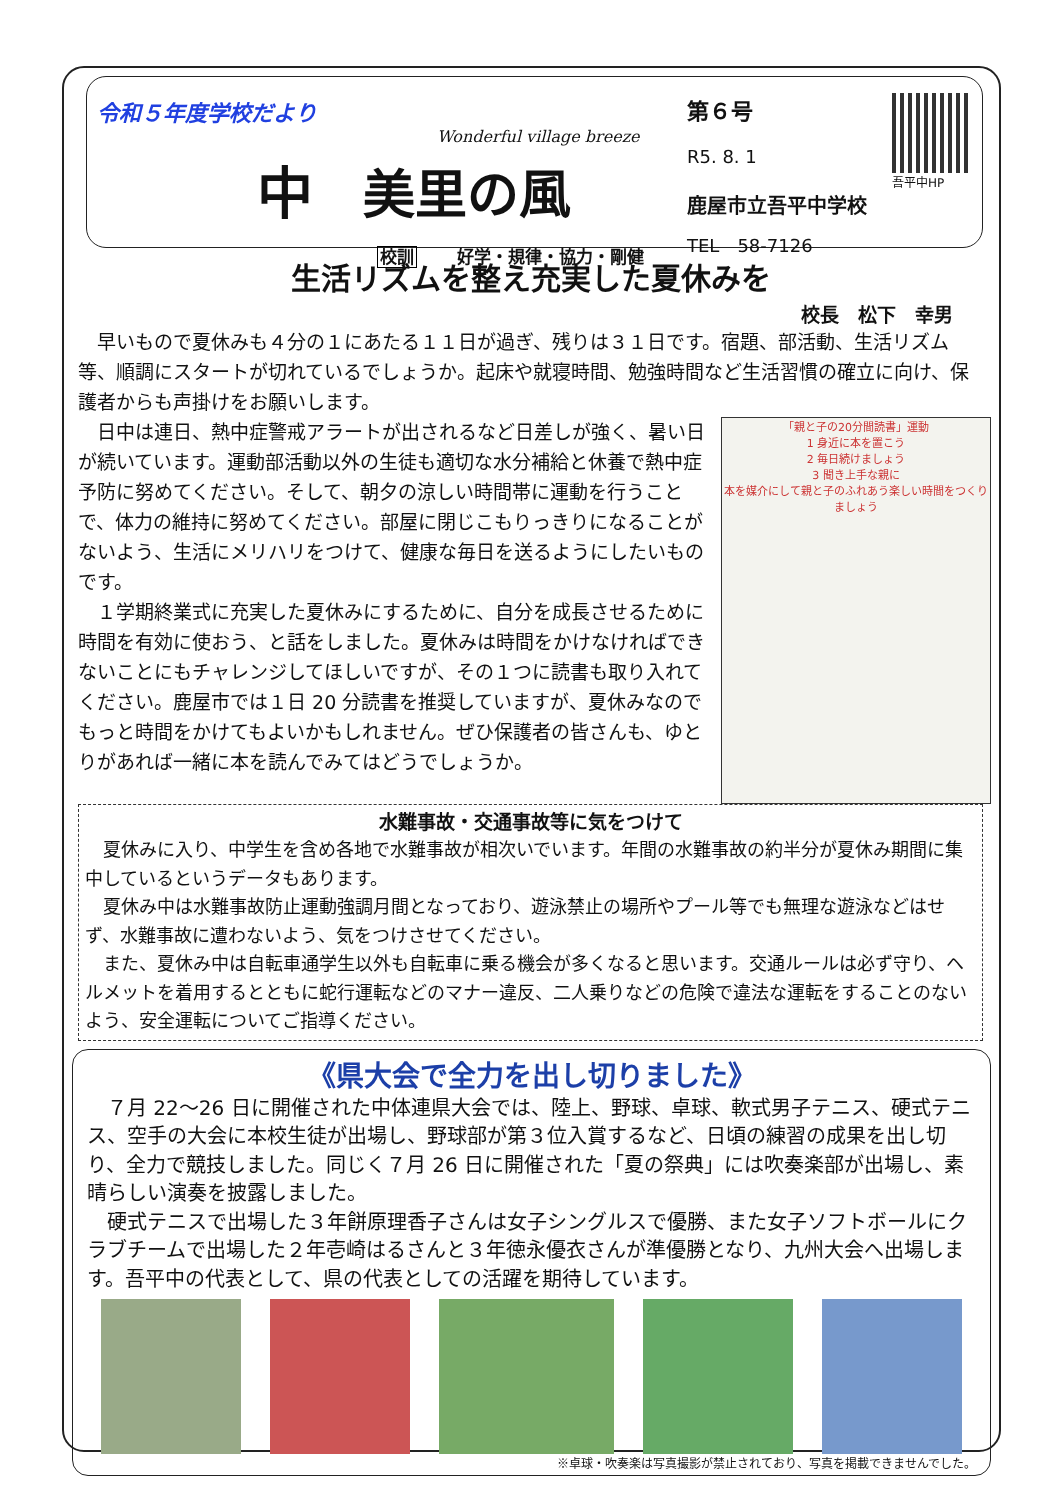令和５年度学校だより
Wonderful village breeze
中美里の風
校訓 好学・規律・協力・剛健
第６号
R5. 8. 1
吾平中HP
鹿屋市立吾平中学校
TEL　58-7126
生活リズムを整え充実した夏休みを
校長　松下　幸男
早いもので夏休みも４分の１にあたる１１日が過ぎ、残りは３１日です。宿題、部活動、生活リズム等、順調にスタートが切れているでしょうか。起床や就寝時間、勉強時間など生活習慣の確立に向け、保護者からも声掛けをお願いします。
「親と子の20分間読書」運動
1 身近に本を置こう
2 毎日続けましょう
3 聞き上手な親に
本を媒介にして親と子のふれあう楽しい時間をつくりましょう
日中は連日、熱中症警戒アラートが出されるなど日差しが強く、暑い日が続いています。運動部活動以外の生徒も適切な水分補給と休養で熱中症予防に努めてください。そして、朝夕の涼しい時間帯に運動を行うことで、体力の維持に努めてください。部屋に閉じこもりっきりになることがないよう、生活にメリハリをつけて、健康な毎日を送るようにしたいものです。
１学期終業式に充実した夏休みにするために、自分を成長させるために時間を有効に使おう、と話をしました。夏休みは時間をかけなければできないことにもチャレンジしてほしいですが、その１つに読書も取り入れてください。鹿屋市では１日 20 分読書を推奨していますが、夏休みなのでもっと時間をかけてもよいかもしれません。ぜひ保護者の皆さんも、ゆとりがあれば一緒に本を読んでみてはどうでしょうか。
水難事故・交通事故等に気をつけて
夏休みに入り、中学生を含め各地で水難事故が相次いでいます。年間の水難事故の約半分が夏休み期間に集中しているというデータもあります。
夏休み中は水難事故防止運動強調月間となっており、遊泳禁止の場所やプール等でも無理な遊泳などはせず、水難事故に遭わないよう、気をつけさせてください。
また、夏休み中は自転車通学生以外も自転車に乗る機会が多くなると思います。交通ルールは必ず守り、ヘルメットを着用するとともに蛇行運転などのマナー違反、二人乗りなどの危険で違法な運転をすることのないよう、安全運転についてご指導ください。
《県大会で全力を出し切りました》
７月 22～26 日に開催された中体連県大会では、陸上、野球、卓球、軟式男子テニス、硬式テニス、空手の大会に本校生徒が出場し、野球部が第３位入賞するなど、日頃の練習の成果を出し切り、全力で競技しました。同じく７月 26 日に開催された「夏の祭典」には吹奏楽部が出場し、素晴らしい演奏を披露しました。
硬式テニスで出場した３年餅原理香子さんは女子シングルスで優勝、また女子ソフトボールにクラブチームで出場した２年壱崎はるさんと３年徳永優衣さんが準優勝となり、九州大会へ出場します。吾平中の代表として、県の代表としての活躍を期待しています。
※卓球・吹奏楽は写真撮影が禁止されており、写真を掲載できませんでした。